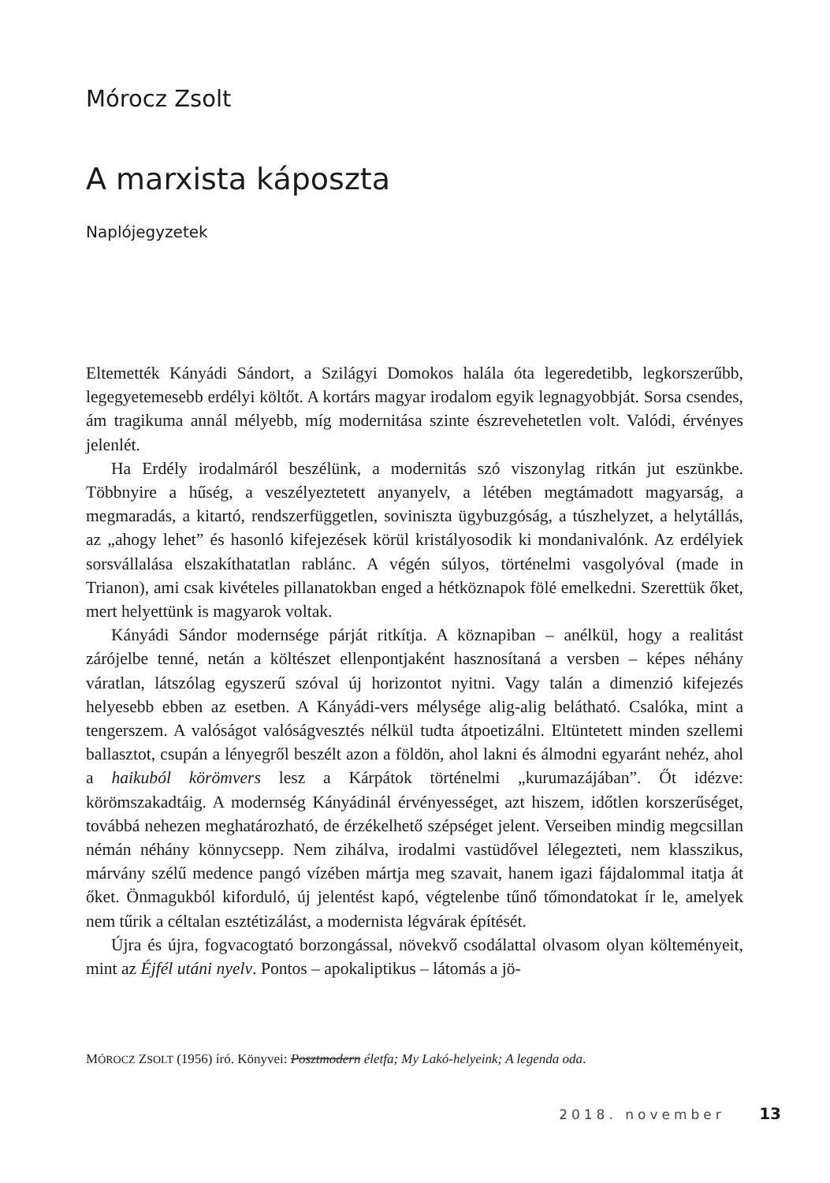Mórocz Zsolt
A marxista káposzta
Naplójegyzetek
Eltemették Kányádi Sándort, a Szilágyi Domokos halála óta legeredetibb, legkorszerűbb, legegyetemesebb erdélyi költőt. A kortárs magyar irodalom egyik legnagyobbját. Sorsa csendes, ám tragikuma annál mélyebb, míg modernitása szinte észrevehetetlen volt. Valódi, érvényes jelenlét.
Ha Erdély irodalmáról beszélünk, a modernitás szó viszonylag ritkán jut eszünkbe. Többnyire a hűség, a veszélyeztetett anyanyelv, a létében megtámadott magyarság, a megmaradás, a kitartó, rendszerfüggetlen, soviniszta ügybuzgóság, a túszhelyzet, a helytállás, az „ahogy lehet” és hasonló kifejezések körül kristályosodik ki mondanivalónk. Az erdélyiek sorsvállalása elszakíthatatlan rablánc. A végén súlyos, történelmi vasgolyóval (made in Trianon), ami csak kivételes pillanatokban enged a hétköznapok fölé emelkedni. Szerettük őket, mert helyettünk is magyarok voltak.
Kányádi Sándor modernsége párját ritkítja. A köznapiban – anélkül, hogy a realitást zárójelbe tenné, netán a költészet ellenpontjaként hasznosítaná a versben – képes néhány váratlan, látszólag egyszerű szóval új horizontot nyitni. Vagy talán a dimenzió kifejezés helyesebb ebben az esetben. A Kányádi-vers mélysége alig-alig belátható. Csalóka, mint a tengerszem. A valóságot valóságvesztés nélkül tudta átpoetizálni. Eltüntetett minden szellemi ballasztot, csupán a lényegről beszélt azon a földön, ahol lakni és álmodni egyaránt nehéz, ahol a haikuból körömvers lesz a Kárpátok történelmi „kurumazájában”. Őt idézve: körömszakadtáig. A modernség Kányádinál érvényességet, azt hiszem, időtlen korszerűséget, továbbá nehezen meghatározható, de érzékelhető szépséget jelent. Verseiben mindig megcsillan némán néhány könnycsepp. Nem zihálva, irodalmi vastüdővel lélegezteti, nem klasszikus, márvány szélű medence pangó vízében mártja meg szavait, hanem igazi fájdalommal itatja át őket. Önmagukból kiforduló, új jelentést kapó, végtelenbe tűnő tőmondatokat ír le, amelyek nem tűrik a céltalan esztétizálást, a modernista légvárak építését.
Újra és újra, fogvacogtató borzongással, növekvő csodálattal olvasom olyan költeményeit, mint az Éjfél utáni nyelv. Pontos – apokaliptikus – látomás a jö-
MÓROCZ ZSOLT (1956) író. Könyvei: Posztmodern életfa; My Lakó-helyeink; A legenda oda.
2018. november 13